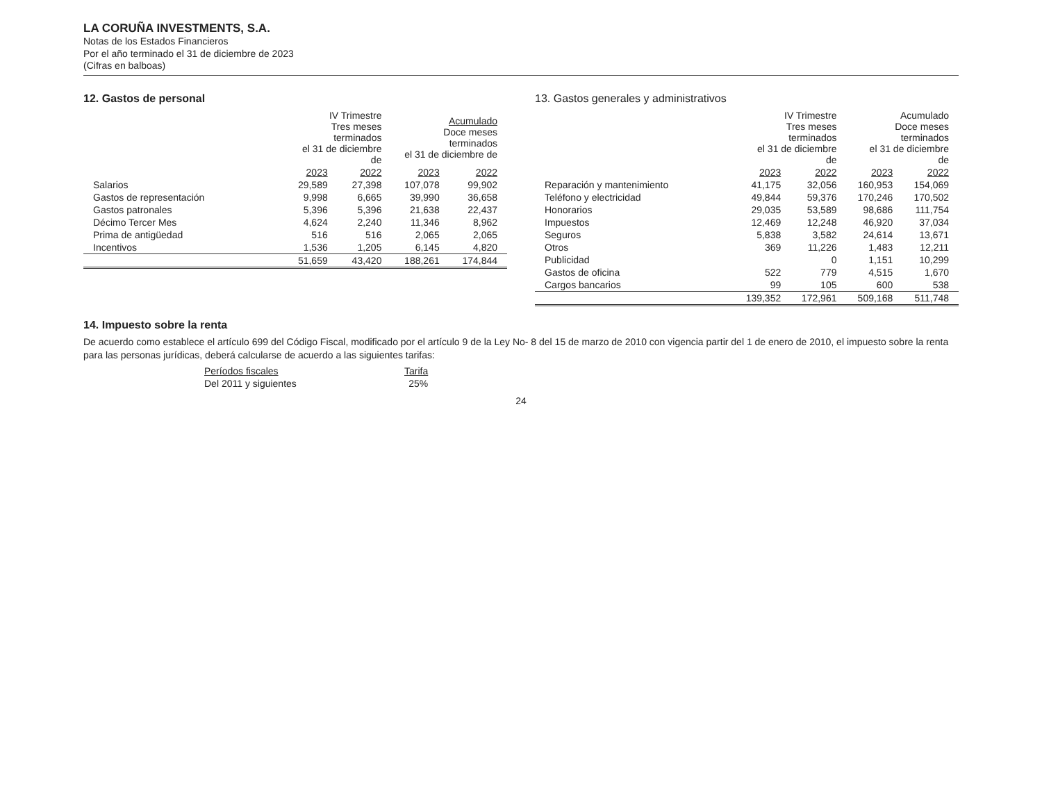LA CORUÑA INVESTMENTS, S.A.
Notas de los Estados Financieros
Por el año terminado el 31 de diciembre de 2023
(Cifras en balboas)
12. Gastos de personal
| | IV Trimestre Tres meses terminados el 31 de diciembre de | | Acumulado Doce meses terminados el 31 de diciembre de | |
| --- | --- | --- | --- | --- |
| | 2023 | 2022 | 2023 | 2022 |
| Salarios | 29,589 | 27,398 | 107,078 | 99,902 |
| Gastos de representación | 9,998 | 6,665 | 39,990 | 36,658 |
| Gastos patronales | 5,396 | 5,396 | 21,638 | 22,437 |
| Décimo Tercer Mes | 4,624 | 2,240 | 11,346 | 8,962 |
| Prima de antigüedad | 516 | 516 | 2,065 | 2,065 |
| Incentivos | 1,536 | 1,205 | 6,145 | 4,820 |
| | 51,659 | 43,420 | 188,261 | 174,844 |
13. Gastos generales y administrativos
| | IV Trimestre Tres meses terminados el 31 de diciembre de | | Acumulado Doce meses terminados el 31 de diciembre de | |
| --- | --- | --- | --- | --- |
| | 2023 | 2022 | 2023 | 2022 |
| Reparación y mantenimiento | 41,175 | 32,056 | 160,953 | 154,069 |
| Teléfono y electricidad | 49,844 | 59,376 | 170,246 | 170,502 |
| Honorarios | 29,035 | 53,589 | 98,686 | 111,754 |
| Impuestos | 12,469 | 12,248 | 46,920 | 37,034 |
| Seguros | 5,838 | 3,582 | 24,614 | 13,671 |
| Otros | 369 | 11,226 | 1,483 | 12,211 |
| Publicidad | | 0 | 1,151 | 10,299 |
| Gastos de oficina | 522 | 779 | 4,515 | 1,670 |
| Cargos bancarios | 99 | 105 | 600 | 538 |
| | 139,352 | 172,961 | 509,168 | 511,748 |
14. Impuesto sobre la renta
De acuerdo como establece el artículo 699 del Código Fiscal, modificado por el artículo 9 de la Ley No- 8 del 15 de marzo de 2010 con vigencia partir del 1 de enero de 2010, el impuesto sobre la renta para las personas jurídicas, deberá calcularse de acuerdo a las siguientes tarifas:
| Períodos fiscales | Tarifa |
| --- | --- |
| Del 2011 y siguientes | 25% |
24